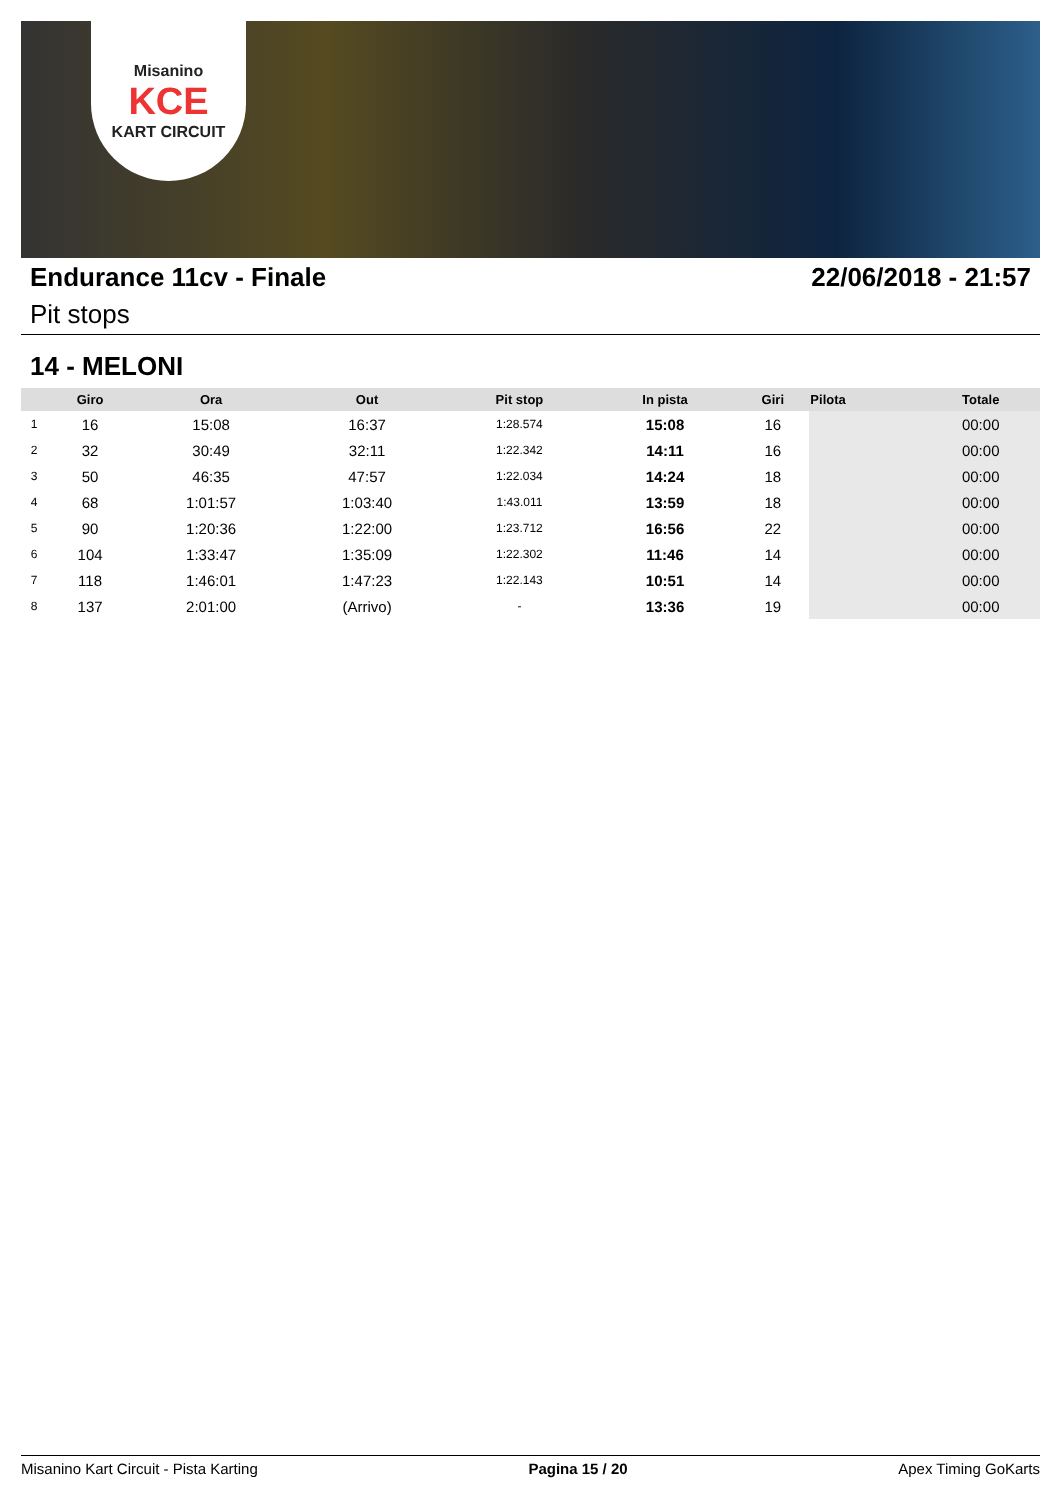Misanino
KCE
KART CIRCUIT
Endurance 11cv - Finale 22/06/2018 - 21:57
Pit stops
14 - MELONI
| | Giro | Ora | Out | Pit stop | In pista | Giri | Pilota | Totale |
| --- | --- | --- | --- | --- | --- | --- | --- | --- |
| 1 | 16 | 15:08 | 16:37 | 1:28.574 | 15:08 | 16 | | 00:00 |
| 2 | 32 | 30:49 | 32:11 | 1:22.342 | 14:11 | 16 | | 00:00 |
| 3 | 50 | 46:35 | 47:57 | 1:22.034 | 14:24 | 18 | | 00:00 |
| 4 | 68 | 1:01:57 | 1:03:40 | 1:43.011 | 13:59 | 18 | | 00:00 |
| 5 | 90 | 1:20:36 | 1:22:00 | 1:23.712 | 16:56 | 22 | | 00:00 |
| 6 | 104 | 1:33:47 | 1:35:09 | 1:22.302 | 11:46 | 14 | | 00:00 |
| 7 | 118 | 1:46:01 | 1:47:23 | 1:22.143 | 10:51 | 14 | | 00:00 |
| 8 | 137 | 2:01:00 | (Arrivo) | - | 13:36 | 19 | | 00:00 |
Misanino Kart Circuit - Pista Karting
Pagina 15 / 20 Apex Timing GoKarts